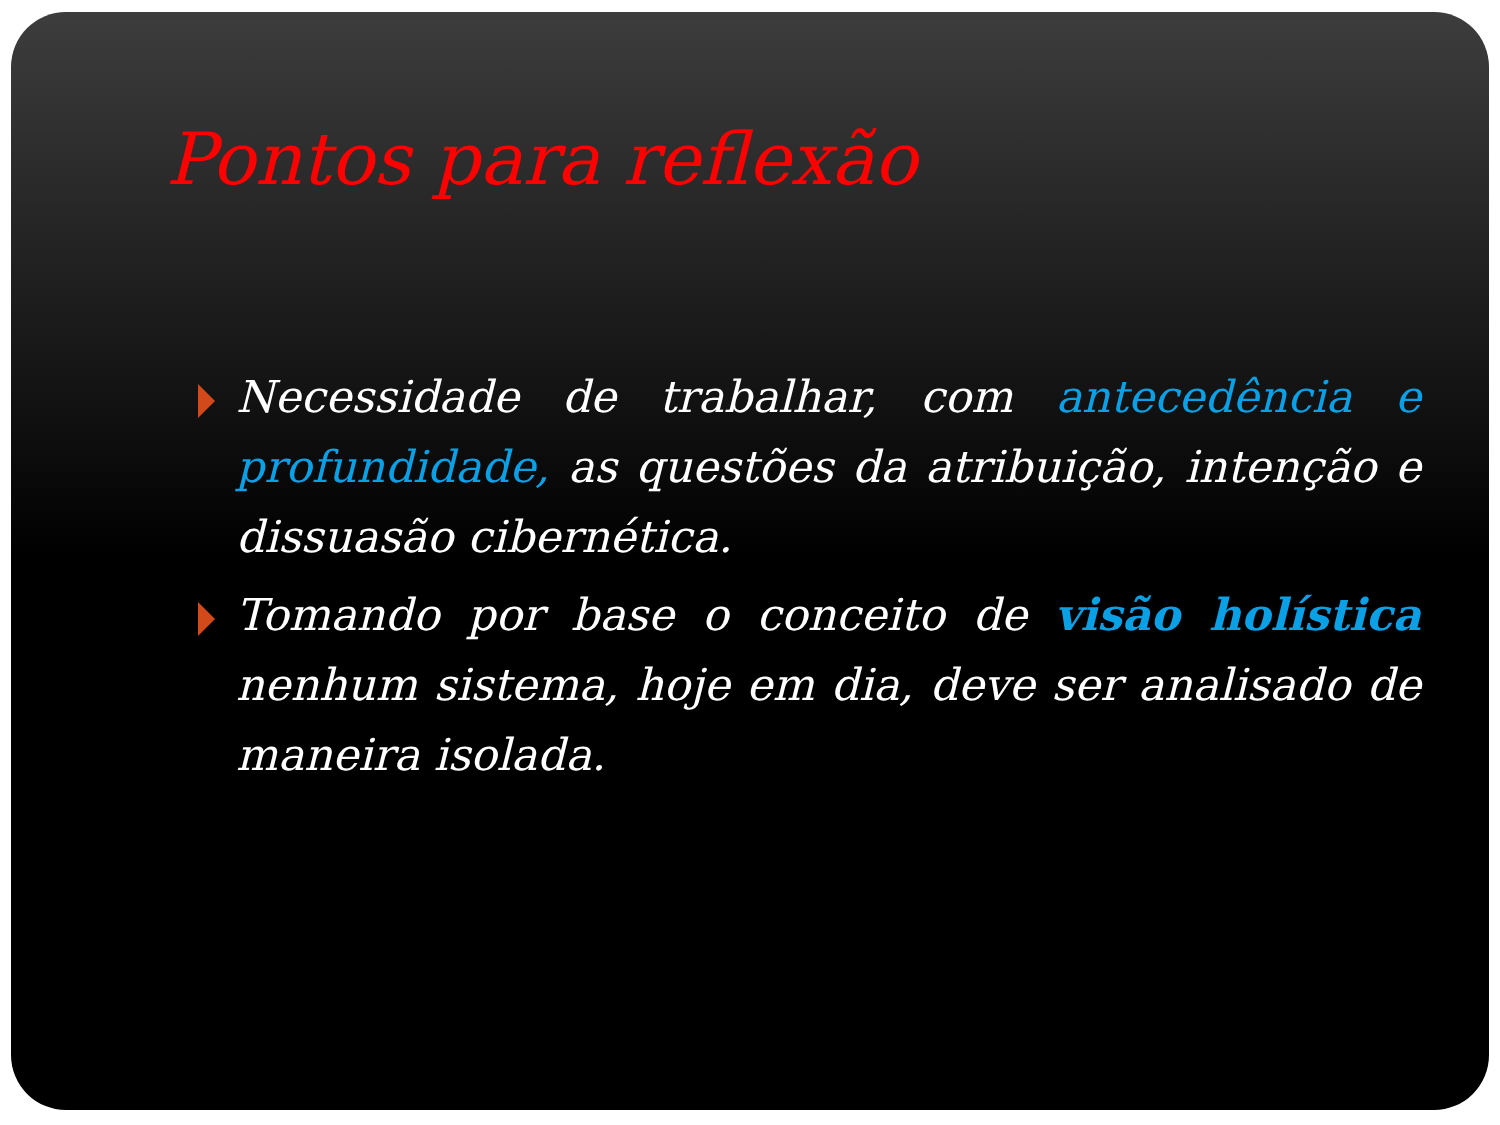Pontos para reflexão
Necessidade de trabalhar, com antecedência e profundidade, as questões da atribuição, intenção e dissuasão cibernética.
Tomando por base o conceito de visão holística nenhum sistema, hoje em dia, deve ser analisado de maneira isolada.